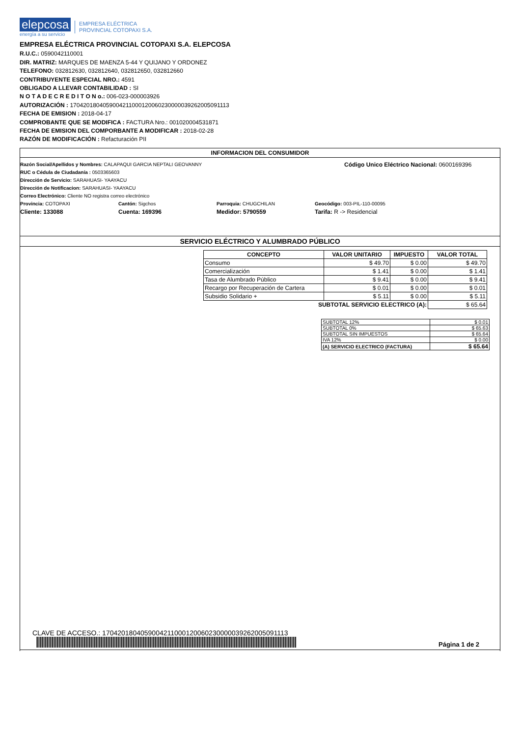elepcosa
energía a su servicio
EMPRESA ELÉCTRICA
PROVINCIAL COTOPAXI S.A.
EMPRESA ELÉCTRICA PROVINCIAL COTOPAXI S.A. ELEPCOSA
R.U.C.: 0590042110001
DIR. MATRIZ: MARQUES DE MAENZA 5-44 Y QUIJANO Y ORDONEZ
TELEFONO: 032812630, 032812640, 032812650, 032812660
CONTRIBUYENTE ESPECIAL NRO.: 4591
OBLIGADO A LLEVAR CONTABILIDAD : SI
N O T A D E C R E D I T O N o.: 006-023-000003926
AUTORIZACIÓN : 1704201804059004211000120060230000039262005091113
FECHA DE EMISION : 2018-04-17
COMPROBANTE QUE SE MODIFICA : FACTURA Nro.: 001020004531871
FECHA DE EMISION DEL COMPORBANTE A MODIFICAR : 2018-02-28
RAZÓN DE MODIFICACIÓN : Refacturación PII
INFORMACION DEL CONSUMIDOR
Código Unico Eléctrico Nacional: 0600169396
Razón Social/Apellidos y Nombres: CALAPAQUI GARCIA NEPTALI GEOVANNY
RUC o Cédula de Ciudadanía : 0503365603
Dirección de Servicio: SARAHUASI- YAAYACU
Dirección de Notificacion: SARAHUASI- YAAYACU
Correo Electrónico: Cliente NO registra correo electrónico
Provincia: COTOPAXI Cantón: Sigchos Parroquia: CHUGCHILAN Geocódigo: 003-PIL-110-00095
Cliente: 133088 Cuenta: 169396 Medidor: 5790559 Tarifa: R -> Residencial
SERVICIO ELÉCTRICO Y ALUMBRADO PÚBLICO
| CONCEPTO | VALOR UNITARIO | IMPUESTO | VALOR TOTAL |
| --- | --- | --- | --- |
| Consumo | $ 49.70 | $ 0.00 | $ 49.70 |
| Comercialización | $ 1.41 | $ 0.00 | $ 1.41 |
| Tasa de Alumbrado Público | $ 9.41 | $ 0.00 | $ 9.41 |
| Recargo por Recuperación de Cartera | $ 0.01 | $ 0.00 | $ 0.01 |
| Subsidio Solidario + | $ 5.11 | $ 0.00 | $ 5.11 |
| SUBTOTAL SERVICIO ELECTRICO (A): | | | $ 65.64 |
| SUBTOTAL 12% | $ 0.01 |
| SUBTOTAL 0% | $ 65.63 |
| SUBTOTAL SIN IMPUESTOS | $ 65.64 |
| IVA 12% | $ 0.00 |
| (A) SERVICIO ELECTRICO (FACTURA) | $ 65.64 |
CLAVE DE ACCESO.: 1704201804059004211000120060230000039262005091113
Página 1 de 2